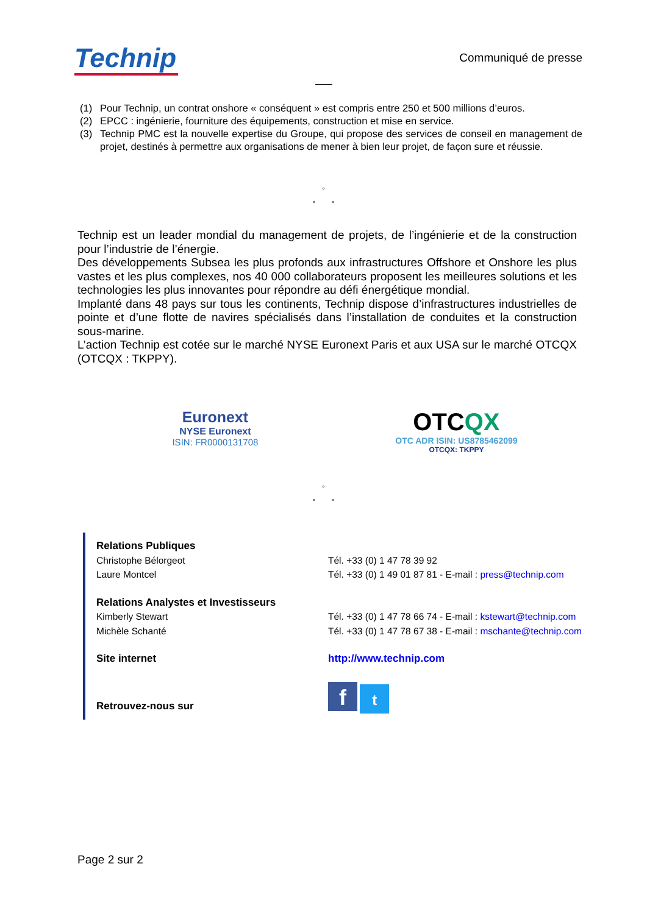Technip
Communiqué de presse
(1) Pour Technip, un contrat onshore « conséquent » est compris entre 250 et 500 millions d’euros.
(2) EPCC : ingénierie, fourniture des équipements, construction et mise en service.
(3) Technip PMC est la nouvelle expertise du Groupe, qui propose des services de conseil en management de projet, destinés à permettre aux organisations de mener à bien leur projet, de façon sure et réussie.
°
° °
Technip est un leader mondial du management de projets, de l’ingénierie et de la construction pour l’industrie de l’énergie.
Des développements Subsea les plus profonds aux infrastructures Offshore et Onshore les plus vastes et les plus complexes, nos 40 000 collaborateurs proposent les meilleures solutions et les technologies les plus innovantes pour répondre au défi énergétique mondial.
Implanté dans 48 pays sur tous les continents, Technip dispose d’infrastructures industrielles de pointe et d’une flotte de navires spécialisés dans l’installation de conduites et la construction sous-marine.
L’action Technip est cotée sur le marché NYSE Euronext Paris et aux USA sur le marché OTCQX (OTCQX : TKPPY).
Euronext
NYSE Euronext
ISIN: FR0000131708
OTCQX
OTC ADR ISIN: US8785462099
OTCQX: TKPPY
°
° °
Relations Publiques
Christophe Bélorgeot Tél. +33 (0) 1 47 78 39 92
Laure Montcel Tél. +33 (0) 1 49 01 87 81 - E-mail : press@technip.com
Relations Analystes et Investisseurs
Kimberly Stewart Tél. +33 (0) 1 47 78 66 74 - E-mail : kstewart@technip.com
Michèle Schanté Tél. +33 (0) 1 47 78 67 38 - E-mail : mschante@technip.com
Site internet http://www.technip.com
Retrouvez-nous sur
f t
Page 2 sur 2